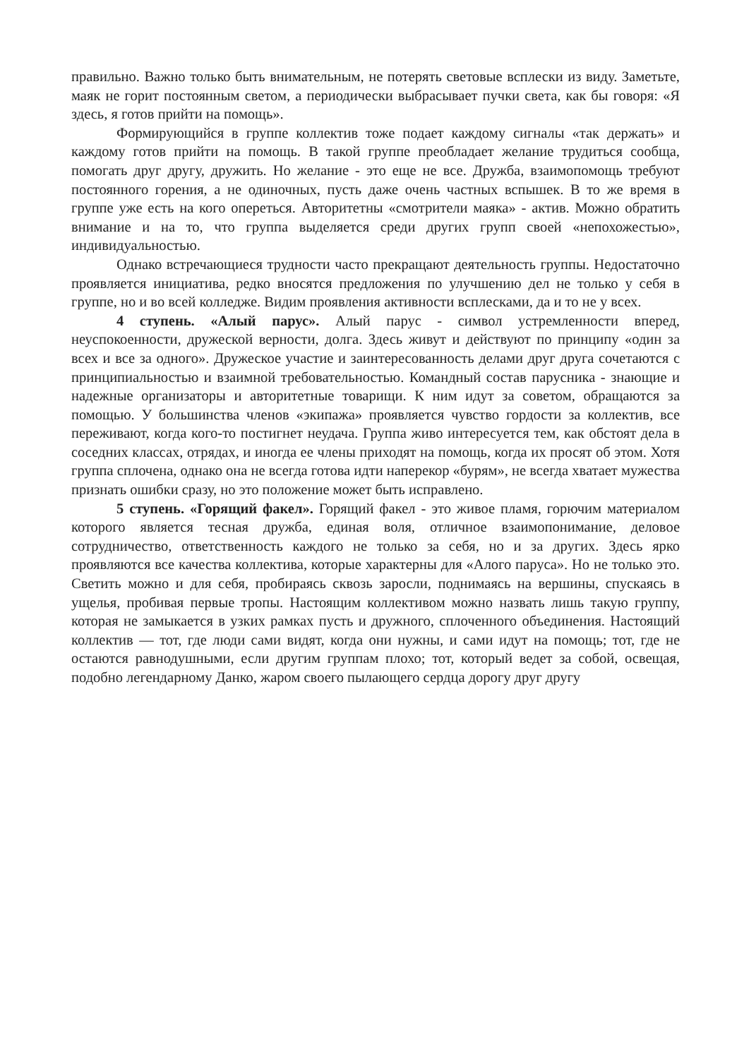правильно. Важно только быть внимательным, не потерять световые всплески из виду. Заметьте, маяк не горит постоянным светом, а периодически выбрасывает пучки света, как бы говоря: «Я здесь, я готов прийти на помощь».
Формирующийся в группе коллектив тоже подает каждому сигналы «так держать» и каждому готов прийти на помощь. В такой группе преобладает желание трудиться сообща, помогать друг другу, дружить. Но желание - это еще не все. Дружба, взаимопомощь требуют постоянного горения, а не одиночных, пусть даже очень частных вспышек. В то же время в группе уже есть на кого опереться. Авторитетны «смотрители маяка» - актив. Можно обратить внимание и на то, что группа выделяется среди других групп своей «непохожестью», индивидуальностью.
Однако встречающиеся трудности часто прекращают деятельность группы. Недостаточно проявляется инициатива, редко вносятся предложения по улучшению дел не только у себя в группе, но и во всей колледже. Видим проявления активности всплесками, да и то не у всех.
4 ступень. «Алый парус». Алый парус - символ устремленности вперед, неуспокоенности, дружеской верности, долга. Здесь живут и действуют по принципу «один за всех и все за одного». Дружеское участие и заинтересованность делами друг друга сочетаются с принципиальностью и взаимной требовательностью. Командный состав парусника - знающие и надежные организаторы и авторитетные товарищи. К ним идут за советом, обращаются за помощью. У большинства членов «экипажа» проявляется чувство гордости за коллектив, все переживают, когда кого-то постигнет неудача. Группа живо интересуется тем, как обстоят дела в соседних классах, отрядах, и иногда ее члены приходят на помощь, когда их просят об этом. Хотя группа сплочена, однако она не всегда готова идти наперекор «бурям», не всегда хватает мужества признать ошибки сразу, но это положение может быть исправлено.
5 ступень. «Горящий факел». Горящий факел - это живое пламя, горючим материалом которого является тесная дружба, единая воля, отличное взаимопонимание, деловое сотрудничество, ответственность каждого не только за себя, но и за других. Здесь ярко проявляются все качества коллектива, которые характерны для «Алого паруса». Но не только это. Светить можно и для себя, пробираясь сквозь заросли, поднимаясь на вершины, спускаясь в ущелья, пробивая первые тропы. Настоящим коллективом можно назвать лишь такую группу, которая не замыкается в узких рамках пусть и дружного, сплоченного объединения. Настоящий коллектив — тот, где люди сами видят, когда они нужны, и сами идут на помощь; тот, где не остаются равнодушными, если другим группам плохо; тот, который ведет за собой, освещая, подобно легендарному Данко, жаром своего пылающего сердца дорогу друг другу